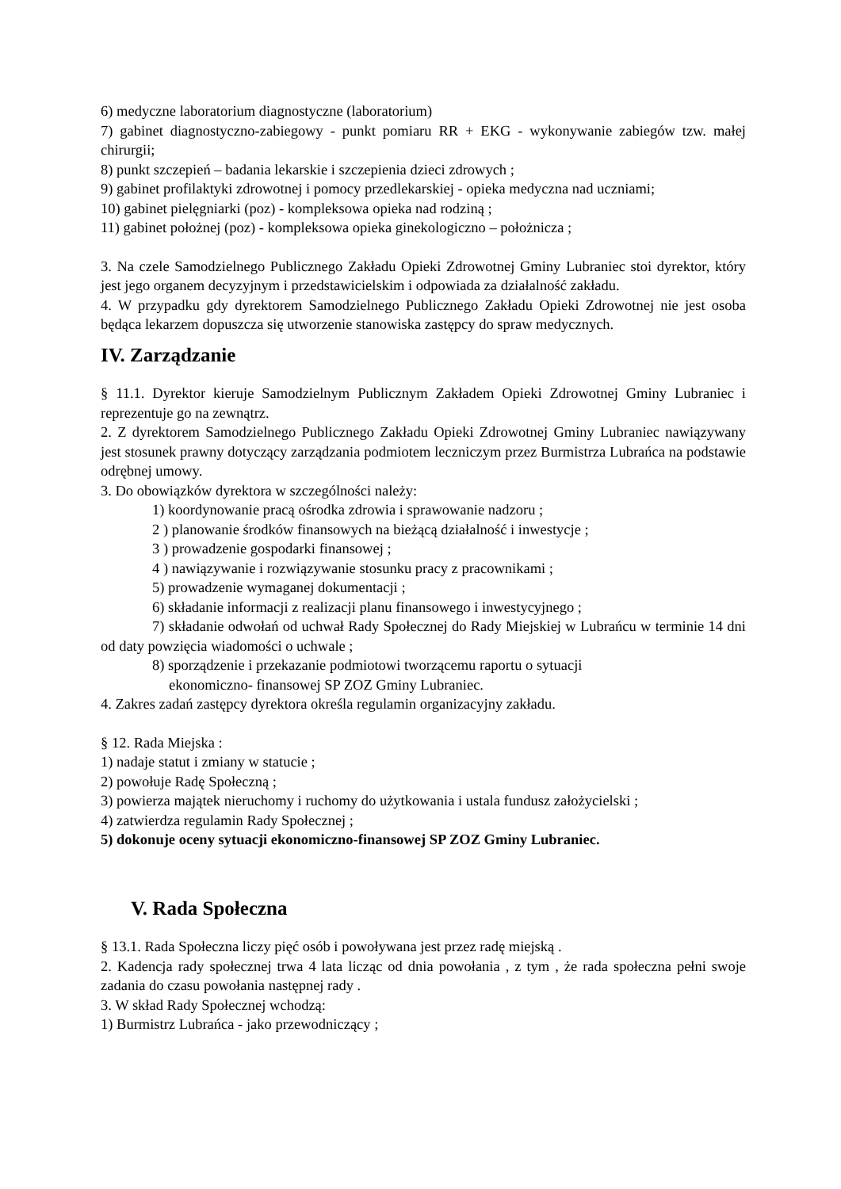6) medyczne laboratorium diagnostyczne (laboratorium)
7) gabinet diagnostyczno-zabiegowy - punkt pomiaru RR + EKG - wykonywanie zabiegów tzw. małej chirurgii;
8) punkt szczepień – badania lekarskie i szczepienia dzieci zdrowych ;
9) gabinet profilaktyki zdrowotnej i pomocy przedlekarskiej - opieka medyczna nad uczniami;
10) gabinet pielęgniarki (poz) - kompleksowa opieka nad rodziną ;
11) gabinet położnej (poz) - kompleksowa opieka ginekologiczno – położnicza ;
3. Na czele Samodzielnego Publicznego Zakładu Opieki Zdrowotnej Gminy Lubraniec stoi dyrektor, który jest jego organem decyzyjnym i przedstawicielskim i odpowiada za działalność zakładu.
4. W przypadku gdy dyrektorem Samodzielnego Publicznego Zakładu Opieki Zdrowotnej nie jest osoba będąca lekarzem dopuszcza się utworzenie stanowiska zastępcy do spraw medycznych.
IV. Zarządzanie
§ 11.1. Dyrektor kieruje Samodzielnym Publicznym Zakładem Opieki Zdrowotnej Gminy Lubraniec i reprezentuje go na zewnątrz.
2. Z dyrektorem Samodzielnego Publicznego Zakładu Opieki Zdrowotnej Gminy Lubraniec nawiązywany jest stosunek prawny dotyczący zarządzania podmiotem leczniczym przez Burmistrza Lubrańca na podstawie odrębnej umowy.
3. Do obowiązków dyrektora w szczególności należy:
1) koordynowanie pracą ośrodka zdrowia i sprawowanie nadzoru ;
2 ) planowanie środków finansowych na bieżącą działalność i inwestycje ;
3 ) prowadzenie gospodarki finansowej ;
4 ) nawiązywanie i rozwiązywanie stosunku pracy z pracownikami ;
5) prowadzenie wymaganej dokumentacji ;
6) składanie informacji z realizacji planu finansowego i inwestycyjnego ;
7) składanie odwołań od uchwał Rady Społecznej do Rady Miejskiej w Lubrańcu w terminie 14 dni od daty powzięcia wiadomości o uchwale ;
8) sporządzenie i przekazanie podmiotowi tworzącemu raportu o sytuacji
ekonomiczno- finansowej SP ZOZ Gminy Lubraniec.
4. Zakres zadań zastępcy dyrektora określa regulamin organizacyjny zakładu.
§ 12. Rada Miejska :
1) nadaje statut i zmiany w statucie ;
2) powołuje Radę Społeczną ;
3) powierza majątek nieruchomy i ruchomy do użytkowania i ustala fundusz założycielski ;
4) zatwierdza regulamin Rady Społecznej ;
5) dokonuje oceny sytuacji ekonomiczno-finansowej SP ZOZ Gminy Lubraniec.
V. Rada Społeczna
§ 13.1. Rada Społeczna liczy pięć osób i powoływana jest przez radę miejską .
2. Kadencja rady społecznej trwa 4 lata licząc od dnia powołania , z tym , że rada społeczna pełni swoje zadania do czasu powołania następnej rady .
3. W skład Rady Społecznej wchodzą:
1) Burmistrz Lubrańca - jako przewodniczący ;